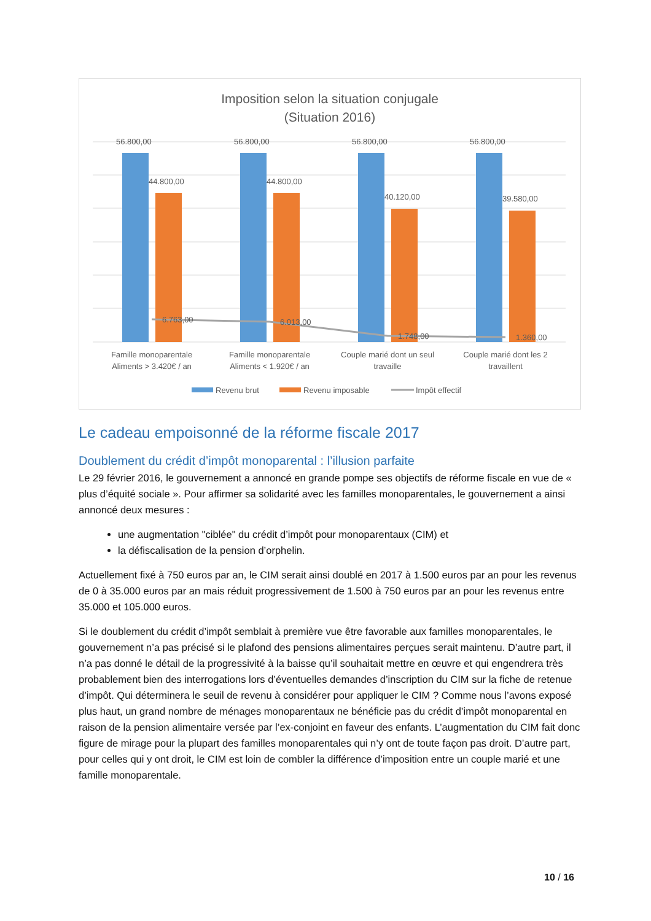Imposition selon la situation conjugale
(Situation 2016)
56.800,00
56.800,00
56.800,00
56.800,00
44.800,00
44.800,00
40.120,00
39.580,00
6.763,00
6.013,00
1.748,00
1.360,00
Famille monoparentale
Aliments > 3.420€ / an
Famille monoparentale
Aliments < 1.920€ / an
Couple marié dont un seul
travaille
Couple marié dont les 2
travaillent
Revenu brut
Revenu imposable
Impôt effectif
Le cadeau empoisonné de la réforme fiscale 2017
Doublement du crédit d’impôt monoparental : l’illusion parfaite
Le 29 février 2016, le gouvernement a annoncé en grande pompe ses objectifs de réforme fiscale en vue de « plus d’équité sociale ». Pour affirmer sa solidarité avec les familles monoparentales, le gouvernement a ainsi annoncé deux mesures :
une augmentation "ciblée" du crédit d’impôt pour monoparentaux (CIM) et
la défiscalisation de la pension d’orphelin.
Actuellement fixé à 750 euros par an, le CIM serait ainsi doublé en 2017 à 1.500 euros par an pour les revenus de 0 à 35.000 euros par an mais réduit progressivement de 1.500 à 750 euros par an pour les revenus entre 35.000 et 105.000 euros.
Si le doublement du crédit d’impôt semblait à première vue être favorable aux familles monoparentales, le gouvernement n’a pas précisé si le plafond des pensions alimentaires perçues serait maintenu. D’autre part, il n’a pas donné le détail de la progressivité à la baisse qu’il souhaitait mettre en œuvre et qui engendrera très probablement bien des interrogations lors d’éventuelles demandes d’inscription du CIM sur la fiche de retenue d’impôt. Qui déterminera le seuil de revenu à considérer pour appliquer le CIM ? Comme nous l’avons exposé plus haut, un grand nombre de ménages monoparentaux ne bénéficie pas du crédit d’impôt monoparental en raison de la pension alimentaire versée par l’ex-conjoint en faveur des enfants. L’augmentation du CIM fait donc figure de mirage pour la plupart des familles monoparentales qui n’y ont de toute façon pas droit. D’autre part, pour celles qui y ont droit, le CIM est loin de combler la différence d’imposition entre un couple marié et une famille monoparentale.
10 / 16